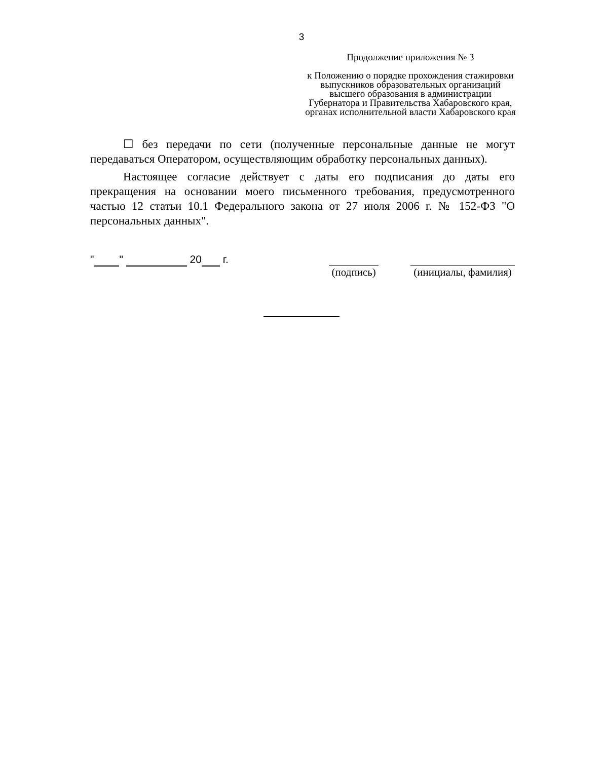3
Продолжение приложения № 3
к Положению о порядке прохождения стажировки выпускников образовательных организаций высшего образования в администрации Губернатора и Правительства Хабаровского края, органах исполнительной власти Хабаровского края
☐ без передачи по сети (полученные персональные данные не могут передаваться Оператором, осуществляющим обработку персональных данных).
Настоящее согласие действует с даты его подписания до даты его прекращения на основании моего письменного требования, предусмотренного частью 12 статьи 10.1 Федерального закона от 27 июля 2006 г. № 152-ФЗ "О персональных данных".
" " 20 г. (подпись) (инициалы, фамилия)